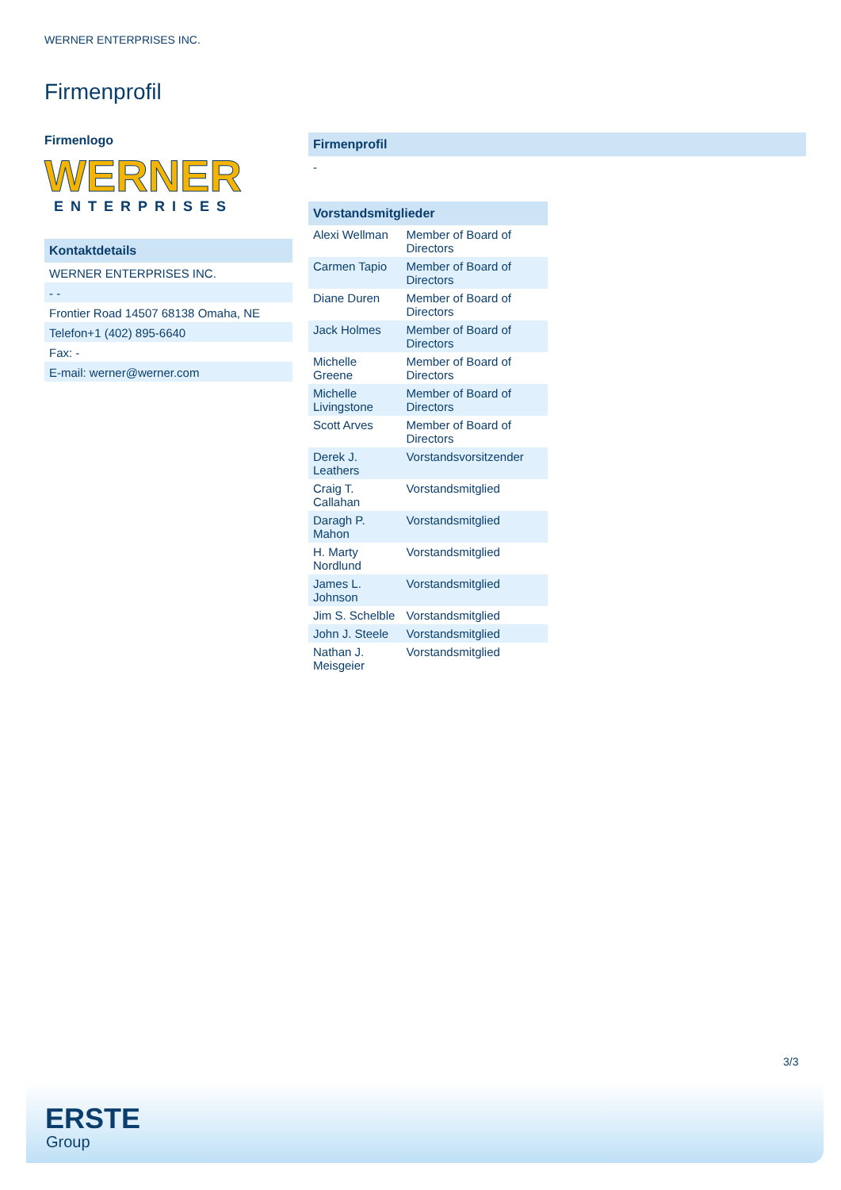WERNER ENTERPRISES INC.
Firmenprofil
Firmenlogo
WERNER
ENTERPRISES
Kontaktdetails
WERNER ENTERPRISES INC.
- -
Frontier Road 14507 68138 Omaha, NE
Telefon+1 (402) 895-6640
Fax: -
E-mail: werner@werner.com
Firmenprofil
-
Vorstandsmitglieder
| Alexi Wellman | Member of Board of Directors |
| Carmen Tapio | Member of Board of Directors |
| Diane Duren | Member of Board of Directors |
| Jack Holmes | Member of Board of Directors |
| Michelle Greene | Member of Board of Directors |
| Michelle Livingstone | Member of Board of Directors |
| Scott Arves | Member of Board of Directors |
| Derek J. Leathers | Vorstandsvorsitzender |
| Craig T. Callahan | Vorstandsmitglied |
| Daragh P. Mahon | Vorstandsmitglied |
| H. Marty Nordlund | Vorstandsmitglied |
| James L. Johnson | Vorstandsmitglied |
| Jim S. Schelble | Vorstandsmitglied |
| John J. Steele | Vorstandsmitglied |
| Nathan J. Meisgeier | Vorstandsmitglied |
3/3
ERSTE
Group